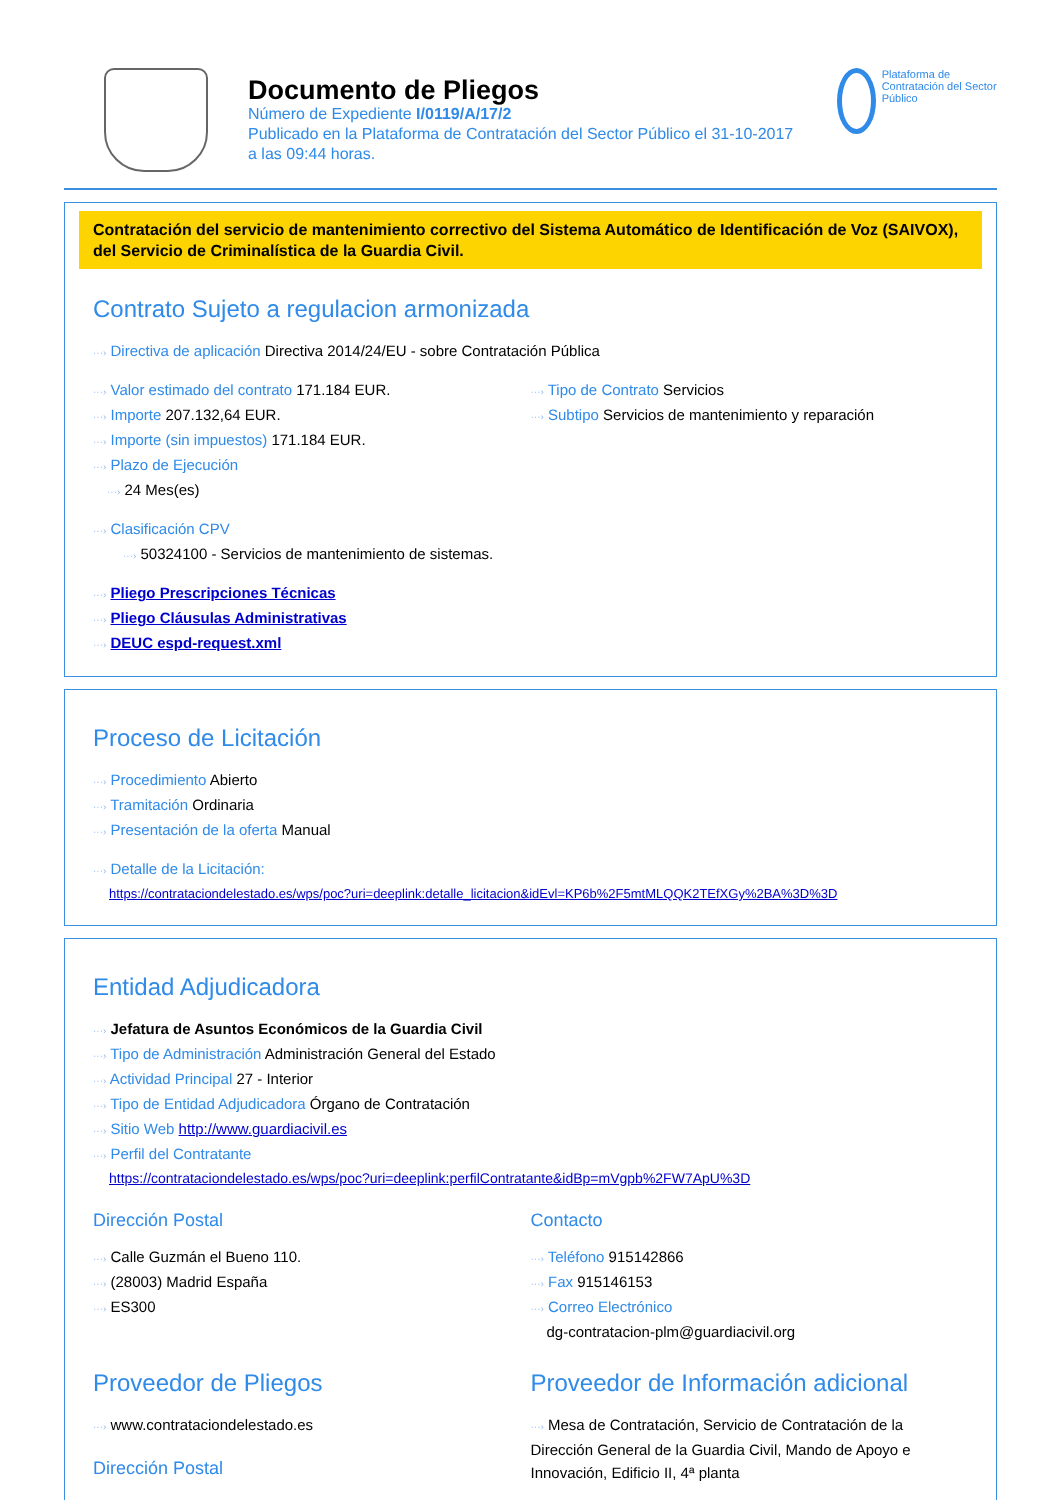Documento de Pliegos
Número de Expediente I/0119/A/17/2
Publicado en la Plataforma de Contratación del Sector Público el 31-10-2017
a las 09:44 horas.
Plataforma de Contratación del Sector Público
Contratación del servicio de mantenimiento correctivo del Sistema Automático de Identificación de Voz (SAIVOX), del Servicio de Criminalística de la Guardia Civil.
Contrato Sujeto a regulacion armonizada
···› Directiva de aplicación Directiva 2014/24/EU - sobre Contratación Pública
···› Valor estimado del contrato 171.184 EUR.
···› Importe 207.132,64 EUR.
···› Importe (sin impuestos) 171.184 EUR.
···› Plazo de Ejecución
···› 24 Mes(es)
···› Tipo de Contrato Servicios
···› Subtipo Servicios de mantenimiento y reparación
···› Clasificación CPV
···› 50324100 - Servicios de mantenimiento de sistemas.
···› Pliego Prescripciones Técnicas
···› Pliego Cláusulas Administrativas
···› DEUC espd-request.xml
Proceso de Licitación
···› Procedimiento Abierto
···› Tramitación Ordinaria
···› Presentación de la oferta Manual
···› Detalle de la Licitación:
https://contrataciondelestado.es/wps/poc?uri=deeplink:detalle_licitacion&idEvl=KP6b%2F5mtMLQQK2TEfXGy%2BA%3D%3D
Entidad Adjudicadora
···› Jefatura de Asuntos Económicos de la Guardia Civil
···› Tipo de Administración Administración General del Estado
···› Actividad Principal 27 - Interior
···› Tipo de Entidad Adjudicadora Órgano de Contratación
···› Sitio Web http://www.guardiacivil.es
···› Perfil del Contratante
https://contrataciondelestado.es/wps/poc?uri=deeplink:perfilContratante&idBp=mVgpb%2FW7ApU%3D
Dirección Postal
···› Calle Guzmán el Bueno 110.
···› (28003) Madrid España
···› ES300
Contacto
···› Teléfono 915142866
···› Fax 915146153
···› Correo Electrónico
dg-contratacion-plm@guardiacivil.org
Proveedor de Pliegos
···› www.contrataciondelestado.es
Dirección Postal
Proveedor de Información adicional
···› Mesa de Contratación, Servicio de Contratación de la Dirección General de la Guardia Civil, Mando de Apoyo e Innovación, Edificio II, 4ª planta